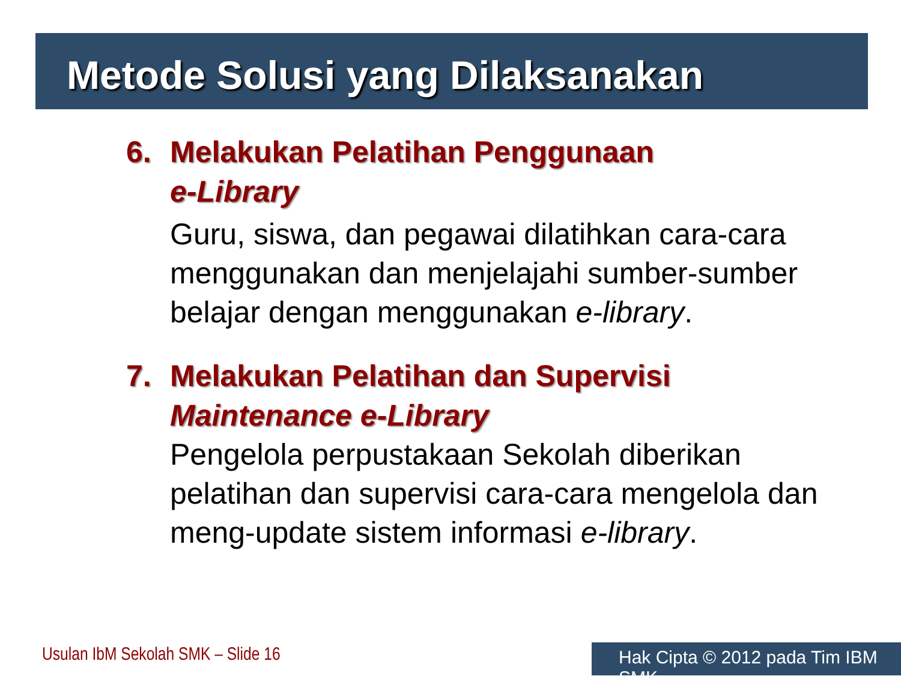Metode Solusi yang Dilaksanakan
6. Melakukan Pelatihan Penggunaan
e-Library
Guru, siswa, dan pegawai dilatihkan cara-cara menggunakan dan menjelajahi sumber-sumber belajar dengan menggunakan e-library.
7. Melakukan Pelatihan dan Supervisi
Maintenance e-Library
Pengelola perpustakaan Sekolah diberikan pelatihan dan supervisi cara-cara mengelola dan meng-update sistem informasi e-library.
Usulan IbM Sekolah SMK – Slide 16
Hak Cipta © 2012 pada Tim IBM SMK